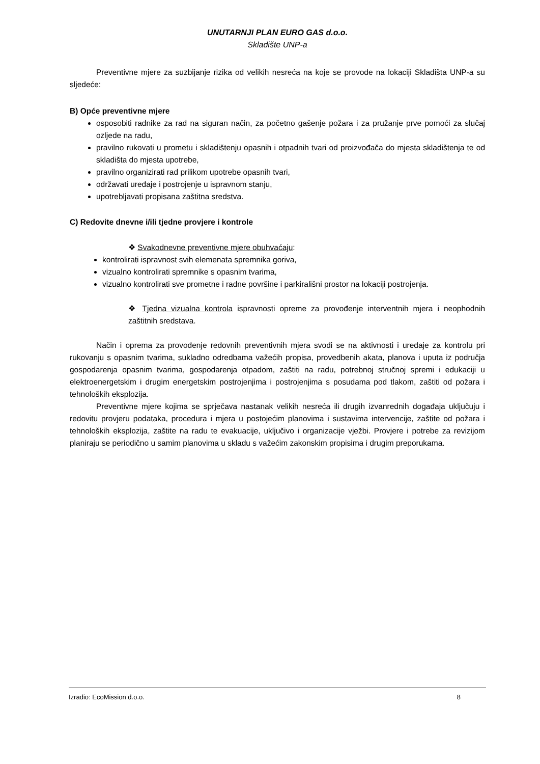UNUTARNJI PLAN EURO GAS d.o.o.
Skladište UNP-a
Preventivne mjere za suzbijanje rizika od velikih nesreća na koje se provode na lokaciji Skladišta UNP-a su sljedeće:
B) Opće preventivne mjere
osposobiti radnike za rad na siguran način, za početno gašenje požara i za pružanje prve pomoći za slučaj ozljede na radu,
pravilno rukovati u prometu i skladištenju opasnih i otpadnih tvari od proizvođača do mjesta skladištenja te od skladišta do mjesta upotrebe,
pravilno organizirati rad prilikom upotrebe opasnih tvari,
održavati uređaje i postrojenje u ispravnom stanju,
upotrebljavati propisana zaštitna sredstva.
C) Redovite dnevne i/ili tjedne provjere i kontrole
❖ Svakodnevne preventivne mjere obuhvaćaju:
kontrolirati ispravnost svih elemenata spremnika goriva,
vizualno kontrolirati spremnike s opasnim tvarima,
vizualno kontrolirati sve prometne i radne površine i parkirališni prostor na lokaciji postrojenja.
❖ Tjedna vizualna kontrola ispravnosti opreme za provođenje interventnih mjera i neophodnih zaštitnih sredstava.
Način i oprema za provođenje redovnih preventivnih mjera svodi se na aktivnosti i uređaje za kontrolu pri rukovanju s opasnim tvarima, sukladno odredbama važećih propisa, provedbenih akata, planova i uputa iz područja gospodarenja opasnim tvarima, gospodarenja otpadom, zaštiti na radu, potrebnoj stručnoj spremi i edukaciji u elektroenergetskim i drugim energetskim postrojenjima i postrojenjima s posudama pod tlakom, zaštiti od požara i tehnoloških eksplozija.
Preventivne mjere kojima se sprječava nastanak velikih nesreća ili drugih izvanrednih događaja uključuju i redovitu provjeru podataka, procedura i mjera u postojećim planovima i sustavima intervencije, zaštite od požara i tehnoloških eksplozija, zaštite na radu te evakuacije, uključivo i organizacije vježbi. Provjere i potrebe za revizijom planiraju se periodično u samim planovima u skladu s važećim zakonskim propisima i drugim preporukama.
Izradio: EcoMission d.o.o. 8